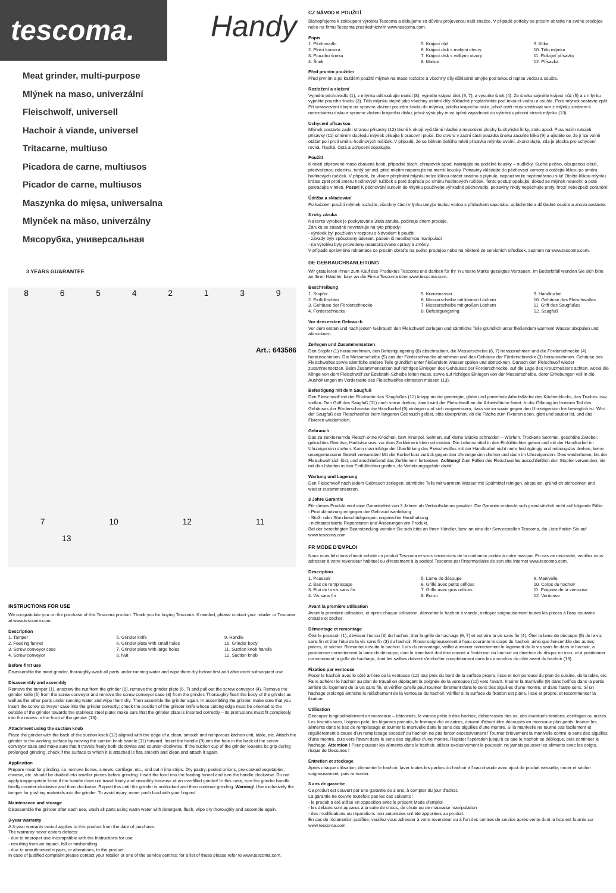tescoma.
Handy
Meat grinder, multi-purpose
Mlýnek na maso, univerzální
Fleischwolf, universell
Hachoir à viande, universel
Tritacarne, multiuso
Picadora de carne, multiusos
Picador de carne, multiusos
Maszynka do mięsa, uniwersalna
Mlynček na mäso, univerzálny
Мясорубка, универсальная
3 YEARS GUARANTEE
86542139
Art.: 643586
7 10 12 11
13
INSTRUCTIONS FOR USE
We congratulate you on the purchase of this Tescoma product. Thank you for buying Tescoma. If needed, please contact your retailer or Tescoma at www.tescoma.com.
Description
1. Tamper 5. Grinder knife 9. Handle 2. Feeding funnel 6. Grinder plate with small holes 10. Grinder body 3. Screw conveyor case 7. Grinder plate with large holes 11. Suction knob handle 4. Screw conveyor 8. Nut 12. Suction knob
Before first use
Disassemble the meat grinder, thoroughly wash all parts under running water and wipe them dry before first and after each subsequent use.
Disassembly and assembly
Remove the tamper (1), unscrew the nut from the grinder (8), remove the grinder plate (6, 7) and pull out the screw conveyor (4). Remove the grinder knife (5) from the screw conveyor and remove the screw conveyor case (3) from the grinder. Thoroughly flush the body of the grinder as well as the other parts under running water and wipe them dry. Then assemble the grinder again. In assembling the grinder, make sure that you insert the screw conveyor case into the grinder correctly; check the position of the grinder knife whose cutting edge must be oriented to the outside of the grinder towards the stainless steel plate; make sure that the grinder plate is inserted correctly – its protrusions must fit completely into the recess in the front of the grinder (13).
Attachment using the suction knob
Place the grinder with the back of the suction knob (12) aligned with the edge of a clean, smooth and nonporous kitchen unit, table, etc. Attach the grinder to the working surface by moving the suction knob handle (11) forward. Insert the handle (9) into the hole in the back of the screw conveyor case and make sure that it travels freely both clockwise and counter-clockwise. If the suction cup of the grinder loosens its grip during prolonged grinding, check if the surface to which it is attached is flat, smooth and clean and attach it again.
Application
Prepare meat for grinding, i.e. remove bones, sinews, cartilage, etc., and cut it into strips. Dry pastry, peeled onions, pre-cooked vegetables, cheese, etc. should be divided into smaller pieces before grinding. Insert the food into the feeding funnel and turn the handle clockwise. Do not apply inappropriate force if the handle does not travel freely and smoothly because of an overfilled grinder! In this case, turn the grinder handle briefly counter-clockwise and then clockwise. Repeat this until the grinder is unblocked and then continue grinding. Warning! Use exclusively the tamper for pushing materials into the grinder. To avoid injury, never push food with your fingers!
Maintenance and storage
Disassemble the grinder after each use, wash all parts using warm water with detergent, flush, wipe dry thoroughly and assemble again.
3-year warranty
A 3-year warranty period applies to this product from the date of purchase.
The warranty never covers defects:
- due to improper use incompatible with the Instructions for use
- resulting from an impact, fall or mishandling
- due to unauthorised repairs, or alterations, to the product.
In case of justified complaint please contact your retailer or one of the service centres; for a list of these please refer to www.tescoma.com.
CZ NÁVOD K POUŽITÍ
Blahopřejeme k zakoupení výrobku Tescoma a děkujeme za důvěru projevenou naší značce. V případě potřeby se prosím obraťte na svého prodejce nebo na firmu Tescoma prostřednictvím www.tescoma.com.
Popis
1. Pěchovadlo 5. Krájecí nůž 9. Klika 2. Plnicí komora 6. Krájecí disk s malými otvory 10. Tělo mlýnku 3. Pouzdro šneku 7. Krájecí disk s velkými otvory 11. Rukojeť přísavky 4. Šnek 8. Matice 12. Přísavka
Před prvním použitím
Před prvním a po každém použití mlýnek na maso rozložte a všechny díly důkladně umyjte pod tekoucí teplou vodou a osušte.
Rozložení a složení
Vyjměte pěchovadlo (1), z mlýnku odšroubujte matici (8), vyjměte krájecí disk (6, 7), a vysuňte šnek (4). Ze šneku sejměte krájecí nůž (5) a z mlýnku vyjměte pouzdro šneku (3). Tělo mlýnku stejně jako všechny ostatní díly důkladně propláchněte pod tekoucí vodou a osušte. Poté mlýnek sestavte zpět. Při sestavování dbejte na správné vložení pouzdra šneku do mlýnku, polohu krájecího nože, jehož ostří musí směřovat ven z mlýnku směrem k nerezovému disku a správné vložení krájecího disku, jehož výstupky musí úplně zapadnout do vybrání v přední straně mlýnku (13).
Uchycení přísavkou
Mlýnek postavte zadní stranou přísavky (12) těsně k okraji vyčištěné hladké a neporézní plochy kuchyňské linky, stolu apod. Posunutím rukojeti přísavky (11) směrem dopředu mlýnek přisajte k pracovní ploše. Do otvoru v zadní části pouzdra šneku zasuňte kliku (9) a ujistěte se, že jí lze volně otáčet po i proti směru hodinových ručiček. V případě, že se během delšího mletí přísavka mlýnku uvolní, zkontrolujte, zda je plocha pro uchycení rovná, hladká, čistá a uchycení zopakujte.
Použití
K mletí připravené maso zbavené kostí, případně šlach, chrupavek apod. nakrájejte na podélné kousky – nudličky. Suché pečivo, oloupanou cibuli, předvařenou zeleninu, tvrdý sýr atd. před mletím naporcujte na menší kousky. Potraviny vkládejte do pěchovací komory a otáčejte klikou po směru hodinových ručiček. V případě, že vlivem přeplnění mlýnku nelze klikou otáčet snadno a plynule, nepoužívejte nepřiměřenou sílu! Otočte klikou mlýnku krátce zpět proti směru hodinových ručiček a poté dopředu po směru hodinových ručiček. Tento postup opakujte, dokud se mlýnek neuvolní a poté pokračujte v mletí. Pozor! K pěchování surovin do mlýnku používejte výhradně pěchovadlo, potraviny nikdy nepěchujte prsty, hrozí nebezpečí poranění!
Údržba a skladování
Po každém použití mlýnek rozložte, všechny části mlýnku umyjte teplou vodou s přídavkem saponátu, opláchněte a důkladně osušte a znovu sestavte.
3 roky záruka
Na tento výrobek je poskytována 3letá záruka, počínaje dnem prodeje.
Záruka se zásadně nevztahuje na tyto případy:
- výrobek byl používán v rozporu s Návodem k použití
- závady byly způsobeny úderem, pádem či neodbornou manipulací
- na výrobku byly provedeny neautorizované opravy a změny.
V případě oprávněné reklamace se prosím obraťte na svého prodejce nebo na některé ze servisních středisek, seznam na www.tescoma.com.
DE GEBRAUCHSANLEITUNG
Wir gratulieren Ihnen zum Kauf des Produktes Tescoma und danken für Ihr in unsere Marke gezeigtes Vertrauen. Im Bedarfsfall wenden Sie sich bitte an Ihren Händler, bzw. an die Firma Tescoma über www.tescoma.com.
Beschreibung
1. Stopfer 5. Kreuzmesser 9. Handkurbel 2. Einfülltrichter 6. Messerscheibe mit kleinen Löchern 10. Gehäuse des Fleischwolfes 3. Gehäuse der Förderschnecke 7. Messerscheibe mit großen Löchern 11. Griff des Saugfußes 4. Förderschnecke 8. Befestigungsring 12. Saugfuß
Vor dem ersten Gebrauch
Vor dem ersten und nach jedem Gebrauch den Fleischwolf zerlegen und sämtliche Teile gründlich unter fließendem warmem Wasser abspülen und abtrocknen.
Zerlegen und Zusammensetzen
Den Stopfer (1) herausnehmen, den Befestigungsring (8) abschrauben, die Messerscheibe (6, 7) herausnehmen und die Förderschnecke (4) herausschieben. Die Messerscheibe (5) aus der Förderschnecke abnehmen und das Gehäuse der Förderschnecke (3) herausnehmen. Gehäuse des Fleischwolfes sowie sämtliche andere Teile gründlich unter fließendem Wasser spülen und abtrocknen. Danach den Fleischwolf wieder zusammensetzen. Beim Zusammensetzen auf richtiges Einlegen des Gehäuses der Förderschnecke, auf die Lage des Kreuzmessers achten, wobei die Klinge von dem Fleischwolf zur Edelstahl-Scheibe leiten muss, sowie auf richtiges Einlegen von der Messerscheibe, derer Erhebungen voll in die Aushöhlungen im Vorderseite des Fleischwolfes einrasten müssen (13).
Befestigung mit dem Saugfuß
Den Fleischwolf mit der Rückseite des Saugfußes (12) knapp an die gereinigte, glatte und porenfreie Arbeitsfläche des Küchenblocks, des Tisches usw. stellen. Den Griff des Saugfuß (11) nach vorne drehen, damit wird der Fleischwolf an die Arbeitsfläche fixiert. In die Öffnung im hinteren Teil des Gehäuses der Förderschnecke die Handkurbel (9) einlegen und sich vergewissern, dass sie im sowie gegen den Uhrzeigersinn frei beweglich ist. Wird der Saugfuß des Fleischwolfes beim längeren Gebrauch gelöst, bitte überprüfen, ob die Fläche zum Fixieren eben, glatt und sauber ist, und das Fixieren wiederholen.
Gebrauch
Das zu zerkleinernde Fleisch ohne Knochen, bzw. Knorpel, Sehnen, auf kleine Stücke schneiden – Würfeln. Trockene Semmel, geschälte Zwiebel, gekochtes Gemüse, Hartkäse usw. vor dem Zerkleinern klein schneiden. Die Lebensmittel in den Einfülltrichter geben und mit der Handkurbel im Uhrzeigersinn drehen. Kann man infolge der Überfüllung des Fleischwolfes mit der Handkurbel nicht mehr leichtgängig und reibungslos drehen, keine unangemessene Gewalt verwenden! Mit der Kurbel kurz zurück gegen den Uhrzeigersinn drehen und dann im Uhrzeigersinn. Dies wiederholen, bis der Fleischwolf sich löst, und anschließend das Zerkleinern fortsetzen. Achtung! Zum Füllen des Fleischwolfes ausschließlich den Stopfer verwenden, nie mit den Händen in den Einfülltrichter greifen, da Verletzungsgefahr droht!
Wartung und Lagerung
Den Fleischwolf nach jedem Gebrauch zerlegen, sämtliche Teile mit warmem Wasser mit Spülmittel reinigen, abspülen, gründlich abtrocknen und wieder zusammensetzen.
3 Jahre Garantie
Für dieses Produkt wird eine Garantiefrist von 3 Jahren ab Verkaufsdatum gewährt. Die Garantie erstreckt sich grundsätzlich nicht auf folgende Fälle:
- Produktnutzung entgegen der Gebrauchsanleitung
- Stoß- oder Sturzbeschädigungen, ungerechte Handhabung
- nichtautorisierte Reparaturen und Änderungen am Produkt.
Bei der berechtigten Beanstandung wenden Sie sich bitte an Ihren Händler, bzw. an eine der Servicestellen Tescoma, die Liste finden Sie auf www.tescoma.com.
FR MODE D'EMPLOI
Nous vous félicitons d'avoir acheté un produit Tescoma et vous remercions de la confiance portée à notre marque. En cas de nécessité, veuillez vous adresser à votre revendeur habituel ou directement à la société Tescoma par l'intermédiaire de son site Internet www.tescoma.com.
Description
1. Poussoir 5. Lame de découpe 9. Manivelle 2. Bac de remplissage 6. Grille avec petits orifices 10. Corps du hachoir 3. Etui de la vis sans fin 7. Grille avec gros orifices 11. Poignée de la ventouse 4. Vis sans fin 8. Ecrou 12. Ventouse
Avant la première utilisation
Avant la première utilisation, et après chaque utilisation, démonter le hachoir à viande, nettoyer soigneusement toutes les pièces à l'eau courante chaude et sécher.
Démontage et remontage
Ôter le poussoir (1), dévisser l'écrou (8) du hachoir, ôter la grille de hachage (6, 7) et extraire la vis sans fin (4). Ôter la lame de découpe (5) de la vis sans fin et ôter l'étui de la vis sans fin (3) du hachoir. Rincer soigneusement à l'eau courante le corps du hachoir, ainsi que l'ensemble des autres pièces, et sécher. Remonter ensuite le hachoir. Lors du remontage, veiller à insérer correctement le logement de la vis sans fin dans le hachoir, à positionner correctement la lame de découpe, dont le tranchant doit être orienté à l'extérieur du hachoir en direction du disque en inox, et à positionner correctement la grille de hachage, dont les saillies doivent s'emboîter complètement dans les encoches du côté avant du hachoir (13).
Fixation par ventouse
Poser le hachoir avec le côté arrière de la ventouse (12) tout près du bord de la surface propre, lisse et non poreuse du plan de cuisine, de la table, etc. Faire adhérer le hachoir au plan de travail en déplaçant la poignée de la ventouse (11) vers l'avant. Insérer la manivelle (9) dans l'orifice dans la partie arrière du logement de la vis sans fin, et vérifier qu'elle peut tourner librement dans le sens des aiguilles d'une montre, et dans l'autre sens. Si un hachage prolongé entraine le relâchement de la ventouse du hachoir, vérifier si la surface de fixation est plane, lisse et propre, et recommencer la fixation.
Utilisation
Découper longitudinalement en morceaux – bâtonnets, la viande prête à être hachée, débarrassée des os, des éventuels tendons, cartilages ou autres. Les biscuits secs, l'oignon pelé, les légumes précuits, le fromage dur et autres, doivent d'abord être découpés en morceaux plus petits. Insérer les aliments dans le bac de remplissage et tourner la manivelle dans le sens des aiguilles d'une montre. Si la manivelle ne tourne pas facilement et régulièrement à cause d'un remplissage excessif du hachoir, ne pas forcer excessivement ! Tourner brièvement la manivelle contre le sens des aiguilles d'une montre, puis vers l'avant dans le sens des aiguilles d'une montre. Répéter l'opération jusqu'à ce que le hachoir se débloque, puis continuer le hachage. Attention ! Pour pousser les aliments dans le hachoir, utiliser exclusivement le poussoir, ne jamais pousser les aliments avec les doigts, risque de blessures !
Entretien et stockage
Après chaque utilisation, démonter le hachoir, laver toutes les parties du hachoir à l'eau chaude avec ajout de produit vaisselle, rincer et sécher soigneusement, puis remonter.
3 ans de garantie
Ce produit est couvert par une garantie de 3 ans, à compter du jour d'achat.
La garantie ne couvre toutefois pas les cas suivants :
- le produit a été utilisé en opposition avec le présent Mode d'emploi
- les défauts sont apparus à la suite de chocs, de chute ou de mauvaise manipulation
- des modifications ou réparations non autorisées ont été apportées au produit.
En cas de réclamation justifiée, veuillez vous adresser à votre revendeur ou à l'un des centres de service après-vente dont la liste est fournie sur www.tescoma.com.